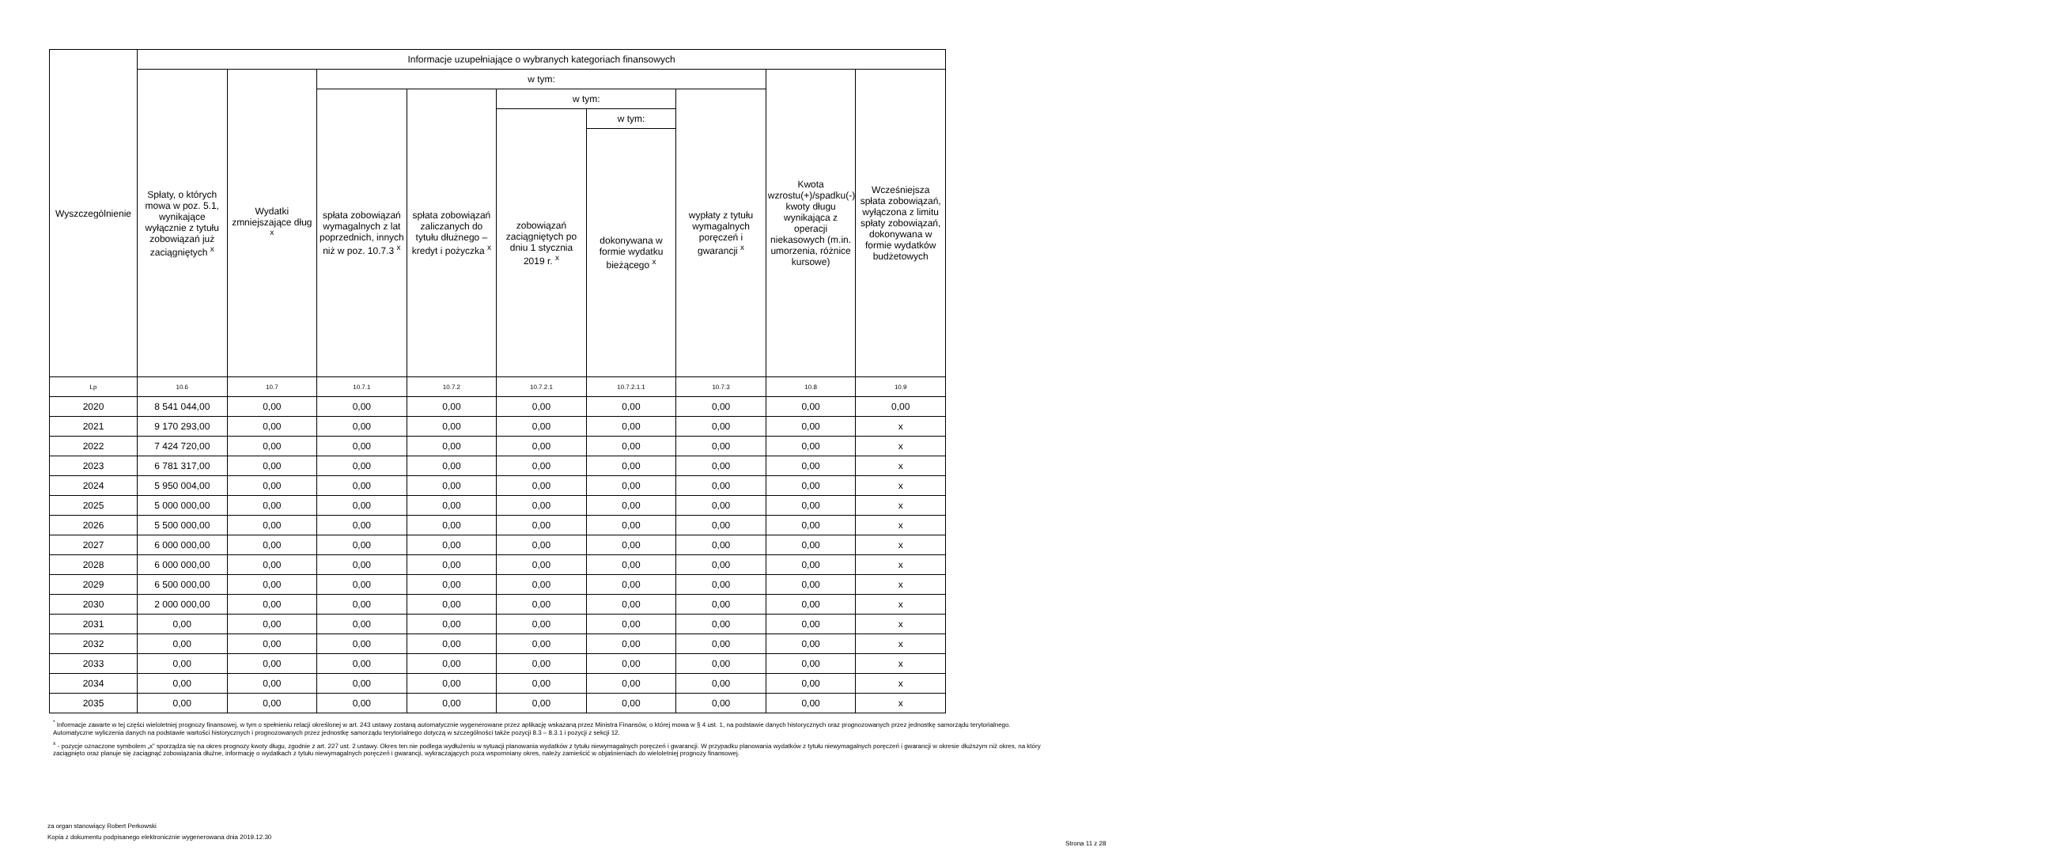| Wyszczególnienie | Informacje uzupełniające o wybranych kategoriach finansowych | | | | | | | | |
| --- | --- | --- | --- | --- | --- | --- | --- | --- | --- |
| | Spłaty, o których mowa w poz. 5.1, wynikające wyłącznie z tytułu zobowiązań już zaciągniętych <sup>x</sup> | Wydatki zmniejszające dług <sup>x</sup> | w tym: | | | | | Kwota wzrostu(+)/spadku(-) kwoty długu wynikająca z operacji niekasowych (m.in. umorzenia, różnice kursowe) | Wcześniejsza spłata zobowiązań, wyłączona z limitu spłaty zobowiązań, dokonywana w formie wydatków budżetowych |
| | | | spłata zobowiązań wymagalnych z lat poprzednich, innych niż w poz. 10.7.3 <sup>x</sup> | spłata zobowiązań zaliczanych do tytułu dłużnego – kredyt i pożyczka <sup>x</sup> | w tym: | | wypłaty z tytułu wymagalnych poręczeń i gwarancji <sup>x</sup> | | |
| | | | | | zobowiązań zaciągniętych po dniu 1 stycznia 2019 r. <sup>x</sup> | w tym: | | | |
| | | | | | | dokonywana w formie wydatku bieżącego <sup>x</sup> | | | |
| Lp | 10.6 | 10.7 | 10.7.1 | 10.7.2 | 10.7.2.1 | 10.7.2.1.1 | 10.7.3 | 10.8 | 10.9 |
| 2020 | 8 541 044,00 | 0,00 | 0,00 | 0,00 | 0,00 | 0,00 | 0,00 | 0,00 | 0,00 |
| 2021 | 9 170 293,00 | 0,00 | 0,00 | 0,00 | 0,00 | 0,00 | 0,00 | 0,00 | x |
| 2022 | 7 424 720,00 | 0,00 | 0,00 | 0,00 | 0,00 | 0,00 | 0,00 | 0,00 | x |
| 2023 | 6 781 317,00 | 0,00 | 0,00 | 0,00 | 0,00 | 0,00 | 0,00 | 0,00 | x |
| 2024 | 5 950 004,00 | 0,00 | 0,00 | 0,00 | 0,00 | 0,00 | 0,00 | 0,00 | x |
| 2025 | 5 000 000,00 | 0,00 | 0,00 | 0,00 | 0,00 | 0,00 | 0,00 | 0,00 | x |
| 2026 | 5 500 000,00 | 0,00 | 0,00 | 0,00 | 0,00 | 0,00 | 0,00 | 0,00 | x |
| 2027 | 6 000 000,00 | 0,00 | 0,00 | 0,00 | 0,00 | 0,00 | 0,00 | 0,00 | x |
| 2028 | 6 000 000,00 | 0,00 | 0,00 | 0,00 | 0,00 | 0,00 | 0,00 | 0,00 | x |
| 2029 | 6 500 000,00 | 0,00 | 0,00 | 0,00 | 0,00 | 0,00 | 0,00 | 0,00 | x |
| 2030 | 2 000 000,00 | 0,00 | 0,00 | 0,00 | 0,00 | 0,00 | 0,00 | 0,00 | x |
| 2031 | 0,00 | 0,00 | 0,00 | 0,00 | 0,00 | 0,00 | 0,00 | 0,00 | x |
| 2032 | 0,00 | 0,00 | 0,00 | 0,00 | 0,00 | 0,00 | 0,00 | 0,00 | x |
| 2033 | 0,00 | 0,00 | 0,00 | 0,00 | 0,00 | 0,00 | 0,00 | 0,00 | x |
| 2034 | 0,00 | 0,00 | 0,00 | 0,00 | 0,00 | 0,00 | 0,00 | 0,00 | x |
| 2035 | 0,00 | 0,00 | 0,00 | 0,00 | 0,00 | 0,00 | 0,00 | 0,00 | x |
<sup>*</sup> Informacje zawarte w tej części wieloletniej prognozy finansowej, w tym o spełnieniu relacji określonej w art. 243 ustawy zostaną automatycznie wygenerowane przez aplikację wskazaną przez Ministra Finansów, o której mowa w § 4 ust. 1, na podstawie danych historycznych oraz prognozowanych przez jednostkę samorządu terytorialnego. Automatyczne wyliczenia danych na podstawie wartości historycznych i prognozowanych przez jednostkę samorządu terytorialnego dotyczą w szczególności także pozycji 8.3 – 8.3.1 i pozycji z sekcji 12.
<sup>x</sup> - pozycje oznaczone symbolem „x” sporządza się na okres prognozy kwoty długu, zgodnie z art. 227 ust. 2 ustawy. Okres ten nie podlega wydłużeniu w sytuacji planowania wydatków z tytułu niewymagalnych poręczeń i gwarancji. W przypadku planowania wydatków z tytułu niewymagalnych poręczeń i gwarancji w okresie dłuższym niż okres, na który zaciągnięto oraz planuje się zaciągnąć zobowiązania dłużne, informację o wydatkach z tytułu niewymagalnych poręczeń i gwarancji, wykraczających poza wspomniany okres, należy zamieścić w objaśnieniach do wieloletniej prognozy finansowej.
za organ stanowiący Robert Perkowski
Kopia z dokumentu podpisanego elektronicznie wygenerowana dnia 2019.12.30
Strona 11 z 28